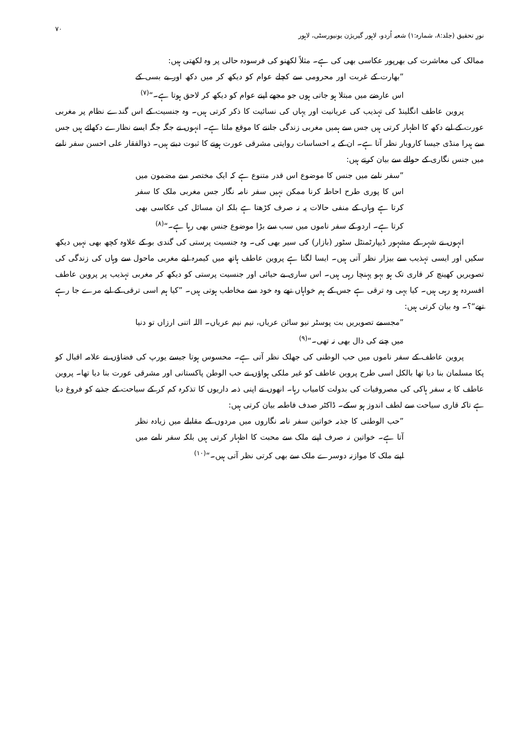نورِ تحقیق (جلد:۸، شمارہ:۱) شعبہ اُردو، لاہور گیریژن یونیورسٹی، لاہور ۷۰
ممالک کی معاشرت کی بھرپور عکاسی بھی کی ہے۔ مثلاً لکھنو کی فرسودہ حالی پر وہ لکھتی ہیں:
”بھارت کے غربت اور محرومی سے کچلے عوام کو دیکھ کر میں دکھ اور بے بسی کے اس عارضے میں مبتلا ہو جاتی ہوں جو مجھے اپنے عوام کو دیکھ کر لاحق ہوتا ہے۔“<sup>(۷)</sup>
پروین عاطف انگلینڈ کی تہذیب کی عریانیت اور یہاں کی نسائیت کا ذکر کرتی ہیں۔ وہ جنسیت کے اس گندے نظام پر مغربی عورت کے لیے دکھ کا اظہار کرتی ہیں جس سے ہمیں مغربی زندگی جاننے کا موقع ملتا ہے۔ انہوں نے جگہ جگہ ایسے نظارے دکھائے ہیں جس سے ہیرا منڈی جیسا کاروبار نظر آتا ہے۔ ان کے یہ احساسات روایتی مشرقی عورت ہونے کا ثبوت دیتے ہیں۔ ذوالفقار علی احسن سفر نامے میں جنس نگاری کے حوالے سے بیان کرتے ہیں:
”سفر نامے میں جنس کا موضوع اس قدر متنوع ہے کہ ایک مختصر سے مضمون میں اس کا پوری طرح احاطہ کرنا ممکن نہیں سفر نامہ نگار جس مغربی ملک کا سفر کرتا ہے وہاں کے منفی حالات پہ نہ صرف کڑھتا ہے بلکہ ان مسائل کی عکاسی بھی کرتا ہے۔ اردو کے سفر ناموں میں سب سے بڑا موضوع جنس بھی رہا ہے۔“<sup>(۸)</sup>
انہوں نے شہر کے مشہور ڈیپارٹمنٹل سٹور (بازار) کی سیر بھی کی۔ وہ جنسیت پرستی کی گندی بو کے علاوہ کچھ بھی نہیں دیکھ سکیں اور ایسی تہذیب سے بیزار نظر آتی ہیں۔ ایسا لگتا ہے پروین عاطف ہاتھ میں کیمرہ لیے مغربی ماحول سے وہاں کی زندگی کی تصویریں کھینچ کر قاری تک ہو بہو پہنچا رہی ہیں۔ اس ساری بے حیائی اور جنسیت پرستی کو دیکھ کر مغربی تہذیب پر پروین عاطف افسردہ ہو رہی ہیں۔ کیا یہی وہ ترقی ہے جس کے ہم خواہاں تھے وہ خود سے مخاطب ہوتی ہیں۔ ”کیا ہم اسی ترقی کے لیے مرے جا رہے تھے“؟۔ وہ بیان کرتی ہیں:
”مجسمے تصویریں بت پوسٹر نیو سائن عریاں، نیم نیم عریاں۔ اللہ اتنی ارزاں تو دنیا میں چنے کی دال بھی نہ تھی۔“<sup>(۹)</sup>
پروین عاطف کے سفر ناموں میں حب الوطنی کی جھلک نظر آتی ہے۔ محسوس ہوتا جیسے یورپ کی فضاؤں نے علامہ اقبال کو پکا مسلمان بنا دیا تھا بالکل اسی طرح پروین عاطف کو غیر ملکی ہواؤں نے حب الوطن پاکستانی اور مشرقی عورت بنا دیا تھا۔ پروین عاطف کا یہ سفر ہاکی کی مصروفیات کی بدولت کامیاب رہا۔ انھوں نے اپنی ذمہ داریوں کا تذکرہ کم کر کے سیاحت کے جذبے کو فروغ دیا ہے تاکہ قاری سیاحت سے لطف اندوز ہو سکے۔ ڈاکٹر صدف فاطمہ بیان کرتی ہیں:
”حب الوطنی کا جذبہ خواتین سفر نامہ نگاروں میں مردوں کے مقابلے میں زیادہ نظر آتا ہے۔ خواتین نہ صرف اپنے ملک سے محبت کا اظہار کرتی ہیں بلکہ سفر نامے میں اپنے ملک کا موازنہ دوسرے ملک سے بھی کرتی نظر آتی ہیں۔“<sup>(۱۰)</sup>